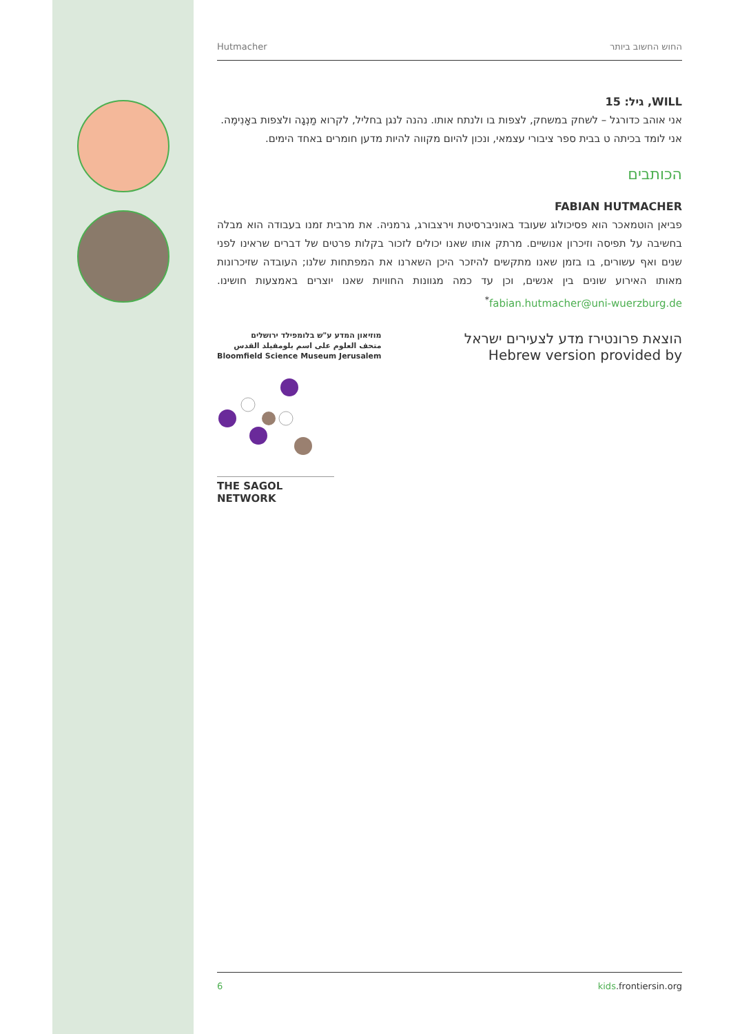Hutmacher החוש החשוב ביותר
WILL, גיל: 15
אני אוהב כדורגל – לשחק במשחק, לצפות בו ולנתח אותו. נהנה לנגן בחליל, לקרוא מַנְגָה ולצפות באָנִימֶה. אני לומד בכיתה ט בבית ספר ציבורי עצמאי, ונכון להיום מקווה להיות מדען חומרים באחד הימים.
הכותבים
FABIAN HUTMACHER
פביאן הוטמאכר הוא פסיכולוג שעובד באוניברסיטת וירצבורג, גרמניה. את מרבית זמנו בעבודה הוא מבלה בחשיבה על תפיסה וזיכרון אנושיים. מרתק אותו שאנו יכולים לזכור בקלות פרטים של דברים שראינו לפני שנים ואף עשורים, בו בזמן שאנו מתקשים להיזכר היכן השארנו את המפתחות שלנו; העובדה שזיכרונות מאותו האירוע שונים בין אנשים, וכן עד כמה מגוונות החוויות שאנו יוצרים באמצעות חושינו. fabian.hutmacher@uni-wuerzburg.de<sup>*</sup>
מוזיאון המדע ע"ש בלומפילד ירושלים
متحف العلوم على اسم بلومفيلد القدس
Bloomfield Science Museum Jerusalem
הוצאת פרונטירז מדע לצעירים ישראל
Hebrew version provided by
THE SAGOL NETWORK
6 kids.frontiersin.org